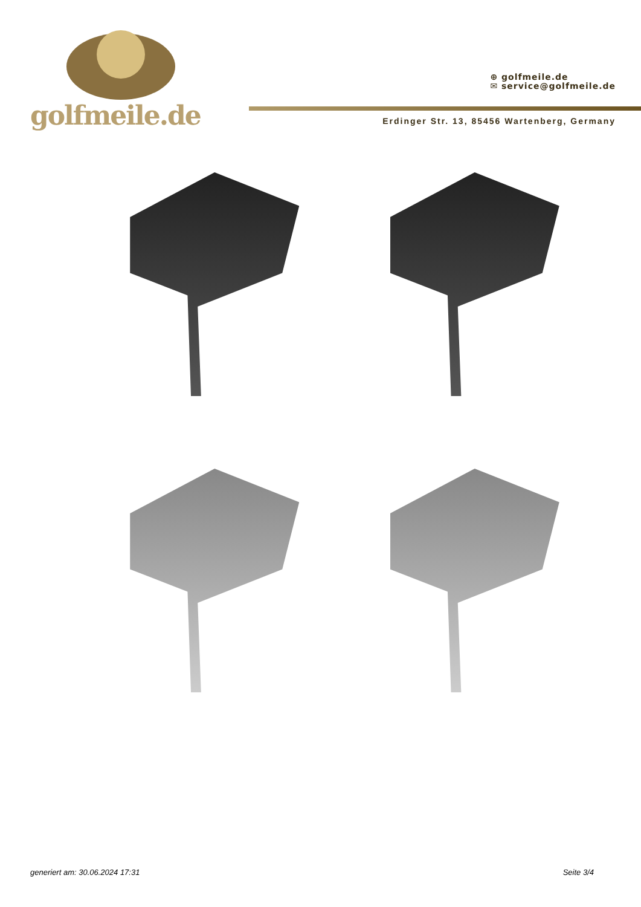golfmeile.de
⊕ golfmeile.de
✉ service@golfmeile.de
Erdinger Str. 13, 85456 Wartenberg, Germany
generiert am: 30.06.2024 17:31 Seite 3/4